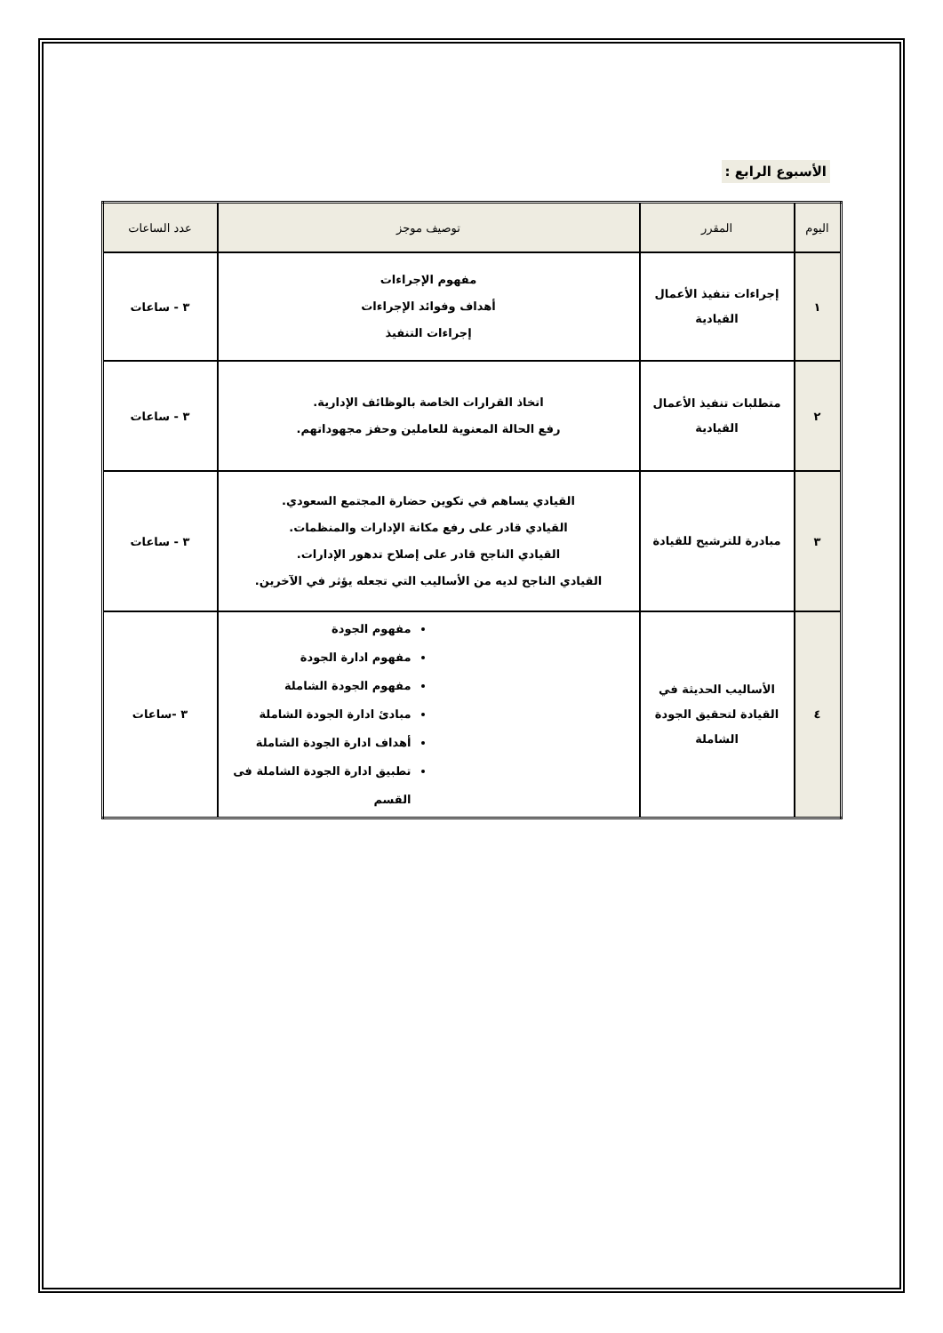الأسبوع الرابع :
| اليوم | المقرر | توصيف موجز | عدد الساعات |
| --- | --- | --- | --- |
| ١ | إجراءات تنفيذ الأعمال القيادية | مفهوم الإجراءات أهداف وفوائد الإجراءات إجراءات التنفيذ | ٣ - ساعات |
| ٢ | متطلبات تنفيذ الأعمال القيادية | اتخاذ القرارات الخاصة بالوظائف الإدارية. رفع الحالة المعنوية للعاملين وحفز مجهوداتهم. | ٣ - ساعات |
| ٣ | مبادرة للترشيح للقيادة | القيادي يساهم في تكوين حضارة المجتمع السعودي. القيادي قادر على رفع مكانة الإدارات والمنظمات. القيادي الناجح قادر على إصلاح تدهور الإدارات. القيادي الناجح لديه من الأساليب التي تجعله يؤثر في الآخرين. | ٣ - ساعات |
| ٤ | الأساليب الحديثة في القيادة لتحقيق الجودة الشاملة | مفهوم الجودة مفهوم ادارة الجودة مفهوم الجودة الشاملة مبادئ ادارة الجودة الشاملة أهداف ادارة الجودة الشاملة تطبيق ادارة الجودة الشاملة فى القسم | ٣ -ساعات |